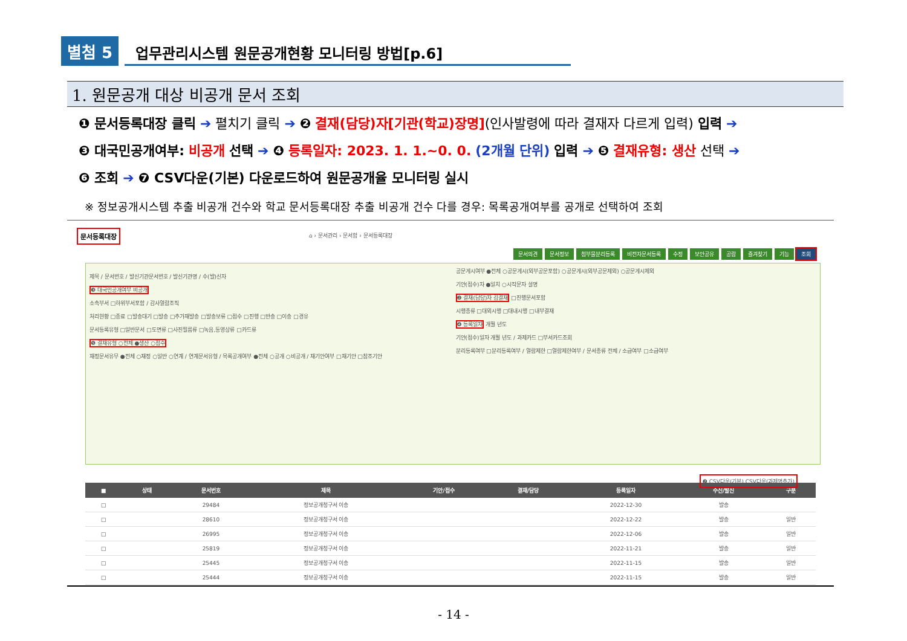별첨 5 업무관리시스템 원문공개현황 모니터링 방법[p.6]
1. 원문공개 대상 비공개 문서 조회
❶ 문서등록대장 클릭 ➔ 펼치기 클릭 ➔ ❷ 결재(담당)자[기관(학교)장명](인사발령에 따라 결재자 다르게 입력) 입력 ➔
❸ 대국민공개여부: 비공개 선택 ➔ ❹ 등록일자: 2023. 1. 1.~0. 0. (2개월 단위) 입력 ➔ ❺ 결재유형: 생산 선택 ➔
❻ 조회 ➔ ❼ CSV다운(기본) 다운로드하여 원문공개율 모니터링 실시
※ 정보공개시스템 추출 비공개 건수와 학교 문서등록대장 추출 비공개 건수 다를 경우: 목록공개여부를 공개로 선택하여 조회
문서등록대장
⌂ › 문서관리 › 문서함 › 문서등록대장
문서의견 문서정보 첨부물분리등록 비전자문서등록 수정 보안공유 공람 즐겨찾기 기능 조회
제목 / 문서번호 / 발신기관문서번호 / 발신기관명 / 수(발)신자
❸ 대국민공개여부 비공개
소속부서 □하위부서포함 / 감사열람조직
처리현황 □종료 □발송대기 □발송 □추가재발송 □발송보류 □접수 □진행 □반송 □이송 □경유
문서등록유형 □일반문서 □도면류 □사진필름류 □녹음,동영상류 □카드류
❺ 결재유형 ○전체 ●생산 ○접수
재정문서유무 ●전체 ○재정 ○일반 ○연계 / 연계문서유형 / 목록공개여부 ●전체 ○공개 ○비공개 / 재기안여부 □재기안 □참조기안
공문게시여부 ●전체 ○공문게시(외부공문포함) ○공문게시(외부공문제외) ○공문게시제외
기안(접수)자 ●일치 ○시작문자 설명
❷ 결재(담당)자 김결재 □진행문서포함
시행종류 □대외시행 □대내시행 □내부결재
❹ 등록일자 개월 년도
기안(접수)일자 개월 년도 / 과제카드 □부서카드조회
분리등록여부 □분리등록여부 / 열람제한 □열람제한여부 / 문서종류 전체 / 소급여부 □소급여부
❼ CSV다운(기본) CSV다운(과제명추가)
| ■ | 상태 | 문서번호 | 제목 | 기안/접수 | 결재/담당 | 등록일자 | 수신/발신 | 구분 |
| --- | --- | --- | --- | --- | --- | --- | --- | --- |
| □ | | 29484 | 정보공개청구서 이송 | | | 2022-12-30 | 발송 | |
| □ | | 28610 | 정보공개청구서 이송 | | | 2022-12-22 | 발송 | 일반 |
| □ | | 26995 | 정보공개청구서 이송 | | | 2022-12-06 | 발송 | 일반 |
| □ | | 25819 | 정보공개청구서 이송 | | | 2022-11-21 | 발송 | 일반 |
| □ | | 25445 | 정보공개청구서 이송 | | | 2022-11-15 | 발송 | 일반 |
| □ | | 25444 | 정보공개청구서 이송 | | | 2022-11-15 | 발송 | 일반 |
- 14 -